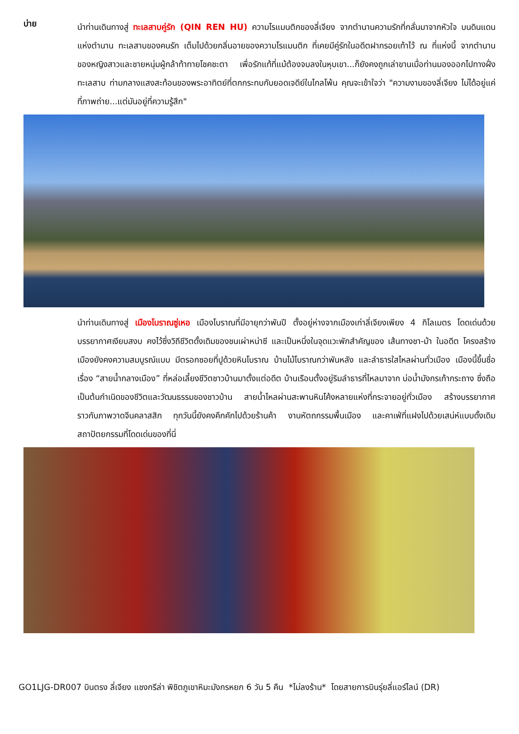บ่าย
นำท่านเดินทางสู่ ทะเลสาบคู่รัก (QIN REN HU) ความโรแมนติกของลี่เจียง จากตำนานความรักที่กลั่นมาจากหัวใจ บนดินแดนแห่งตำนาน ทะเลสาบของคนรัก เต็มไปด้วยกลิ่นอายของความโรแมนติก ที่เคยมีคู่รักในอดีตฝากรอยเท้าไว้ ณ ที่แห่งนี้ จากตำนานของหญิงสาวและชายหนุ่มผู้กล้าท้าทายโชคชะตา เพื่อรักแท้ที่แม้ต้องจบลงในหุบเขา...ก็ยังคงถูกเล่าขานเมื่อท่านมองออกไปทางฝั่งทะเลสาบ ท่ามกลางแสงสะท้อนของพระอาทิตย์ที่ตกกระทบกับยอดเจดีย์ในไกลโพ้น คุณจะเข้าใจว่า "ความงามของลี่เจียง ไม่ได้อยู่แค่ที่ภาพถ่าย...แต่มันอยู่ที่ความรู้สึก"
นำท่านเดินทางสู่ เมืองโบราณซู่เหอ เมืองโบราณที่มีอายุกว่าพันปี ตั้งอยู่ห่างจากเมืองเก่าลี่เจียงเพียง 4 กิโลเมตร โดดเด่นด้วยบรรยากาศเงียบสงบ คงไว้ซึ่งวิถีชีวิตดั้งเดิมของชนเผ่าหน่าซี และเป็นหนึ่งในจุดแวะพักสำคัญของ เส้นทางชา-ม้า ในอดีต โครงสร้างเมืองยังคงความสมบูรณ์แบบ มีตรอกซอยที่ปูด้วยหินโบราณ บ้านไม้โบราณกว่าพันหลัง และลำธารใสไหลผ่านทั่วเมือง เมืองนี้ขึ้นชื่อเรื่อง “สายน้ำกลางเมือง” ที่หล่อเลี้ยงชีวิตชาวบ้านมาตั้งแต่อดีต บ้านเรือนตั้งอยู่ริมลำธารที่ไหลมาจาก บ่อน้ำมังกรเก้ากระถาง ซึ่งถือเป็นต้นกำเนิดของชีวิตและวัฒนธรรมของชาวบ้าน สายน้ำไหลผ่านสะพานหินโค้งหลายแห่งที่กระจายอยู่ทั่วเมือง สร้างบรรยากาศราวกับภาพวาดจีนคลาสสิก ทุกวันนี้ยังคงคึกคักไปด้วยร้านค้า งานหัตถกรรมพื้นเมือง และคาเฟ่ที่แฝงไปด้วยเสน่ห์แบบดั้งเดิม สถาปัตยกรรมที่โดดเด่นของที่นี่
GO1LJG-DR007 บินตรง ลี่เจียง แชงกรีล่า พิชิตภูเขาหิมะมังกรหยก 6 วัน 5 คืน *ไม่ลงร้าน* โดยสายการบินรุ่ยลี่แอร์ไลน์ (DR)